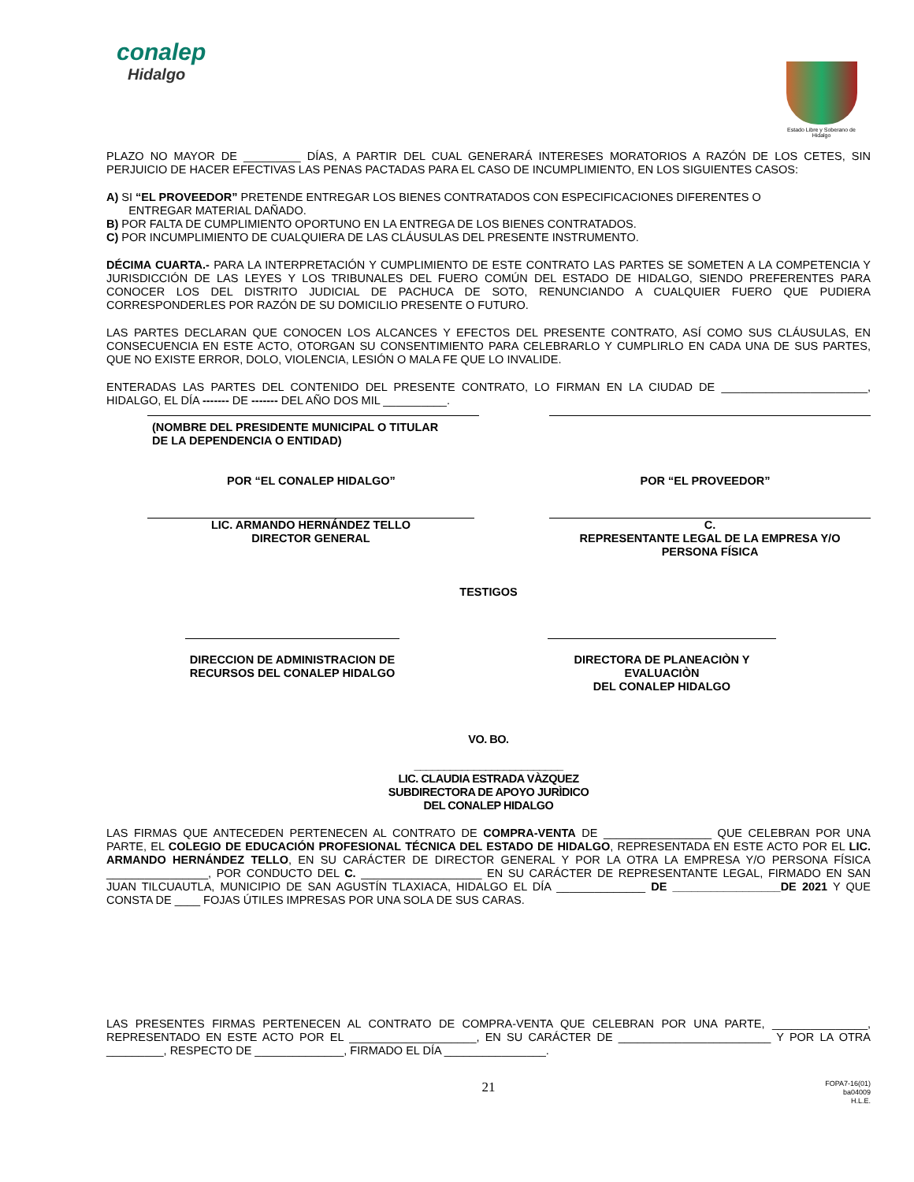conalep
Hidalgo
Estado Libre y Soberano de Hidalgo
PLAZO NO MAYOR DE _________ DÍAS, A PARTIR DEL CUAL GENERARÁ INTERESES MORATORIOS A RAZÓN DE LOS CETES, SIN PERJUICIO DE HACER EFECTIVAS LAS PENAS PACTADAS PARA EL CASO DE INCUMPLIMIENTO, EN LOS SIGUIENTES CASOS:
A) SI “EL PROVEEDOR” PRETENDE ENTREGAR LOS BIENES CONTRATADOS CON ESPECIFICACIONES DIFERENTES O
ENTREGAR MATERIAL DAÑADO.
B) POR FALTA DE CUMPLIMIENTO OPORTUNO EN LA ENTREGA DE LOS BIENES CONTRATADOS.
C) POR INCUMPLIMIENTO DE CUALQUIERA DE LAS CLÁUSULAS DEL PRESENTE INSTRUMENTO.
DÉCIMA CUARTA.- PARA LA INTERPRETACIÓN Y CUMPLIMIENTO DE ESTE CONTRATO LAS PARTES SE SOMETEN A LA COMPETENCIA Y JURISDICCIÓN DE LAS LEYES Y LOS TRIBUNALES DEL FUERO COMÚN DEL ESTADO DE HIDALGO, SIENDO PREFERENTES PARA CONOCER LOS DEL DISTRITO JUDICIAL DE PACHUCA DE SOTO, RENUNCIANDO A CUALQUIER FUERO QUE PUDIERA CORRESPONDERLES POR RAZÓN DE SU DOMICILIO PRESENTE O FUTURO.
LAS PARTES DECLARAN QUE CONOCEN LOS ALCANCES Y EFECTOS DEL PRESENTE CONTRATO, ASÍ COMO SUS CLÁUSULAS, EN CONSECUENCIA EN ESTE ACTO, OTORGAN SU CONSENTIMIENTO PARA CELEBRARLO Y CUMPLIRLO EN CADA UNA DE SUS PARTES, QUE NO EXISTE ERROR, DOLO, VIOLENCIA, LESIÓN O MALA FE QUE LO INVALIDE.
ENTERADAS LAS PARTES DEL CONTENIDO DEL PRESENTE CONTRATO, LO FIRMAN EN LA CIUDAD DE _______________________, HIDALGO, EL DÍA ------- DE ------- DEL AÑO DOS MIL __________.
(NOMBRE DEL PRESIDENTE MUNICIPAL O TITULAR
DE LA DEPENDENCIA O ENTIDAD)
POR “EL CONALEP HIDALGO” POR “EL PROVEEDOR”
LIC. ARMANDO HERNÁNDEZ TELLO
DIRECTOR GENERAL
C.
REPRESENTANTE LEGAL DE LA EMPRESA Y/O
PERSONA FÍSICA
TESTIGOS
DIRECCION DE ADMINISTRACION DE
RECURSOS DEL CONALEP HIDALGO
DIRECTORA DE PLANEACIÒN Y EVALUACIÒN
DEL CONALEP HIDALGO
VO. BO.
_________________________
LIC. CLAUDIA ESTRADA VÀZQUEZ
SUBDIRECTORA DE APOYO JURÌDICO
DEL CONALEP HIDALGO
LAS FIRMAS QUE ANTECEDEN PERTENECEN AL CONTRATO DE COMPRA-VENTA DE _________________ QUE CELEBRAN POR UNA PARTE, EL COLEGIO DE EDUCACIÓN PROFESIONAL TÉCNICA DEL ESTADO DE HIDALGO, REPRESENTADA EN ESTE ACTO POR EL LIC. ARMANDO HERNÁNDEZ TELLO, EN SU CARÁCTER DE DIRECTOR GENERAL Y POR LA OTRA LA EMPRESA Y/O PERSONA FÍSICA ________________, POR CONDUCTO DEL C. ___________________ EN SU CARÁCTER DE REPRESENTANTE LEGAL, FIRMADO EN SAN JUAN TILCUAUTLA, MUNICIPIO DE SAN AGUSTÍN TLAXIACA, HIDALGO EL DÍA ______________ DE _________________DE 2021 Y QUE CONSTA DE ____ FOJAS ÚTILES IMPRESAS POR UNA SOLA DE SUS CARAS.
LAS PRESENTES FIRMAS PERTENECEN AL CONTRATO DE COMPRA-VENTA QUE CELEBRAN POR UNA PARTE, _______________, REPRESENTADO EN ESTE ACTO POR EL ____________________, EN SU CARÁCTER DE ________________________ Y POR LA OTRA _________, RESPECTO DE ______________, FIRMADO EL DÍA ________________.
21
FOPA7-16(01)
ba04009
H.L.E.